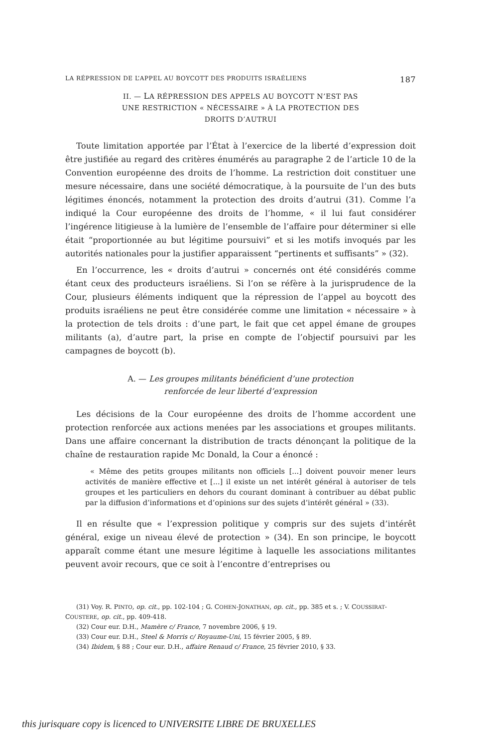LA RÉPRESSION DE L’APPEL AU BOYCOTT DES PRODUITS ISRAÉLIENS 187
II. — LA RÉPRESSION DES APPELS AU BOYCOTT N’EST PAS
UNE RESTRICTION « NÉCESSAIRE » À LA PROTECTION DES
DROITS D’AUTRUI
Toute limitation apportée par l’État à l’exercice de la liberté d’expression doit être justifiée au regard des critères énumérés au paragraphe 2 de l’article 10 de la Convention européenne des droits de l’homme. La restriction doit constituer une mesure nécessaire, dans une société démocratique, à la poursuite de l’un des buts légitimes énoncés, notamment la protection des droits d’autrui (31). Comme l’a indiqué la Cour européenne des droits de l’homme, « il lui faut considérer l’ingérence litigieuse à la lumière de l’ensemble de l’affaire pour déterminer si elle était “proportionnée au but légitime poursuivi” et si les motifs invoqués par les autorités nationales pour la justifier apparaissent “pertinents et suffisants” » (32).
En l’occurrence, les « droits d’autrui » concernés ont été considérés comme étant ceux des producteurs israéliens. Si l’on se réfère à la jurisprudence de la Cour, plusieurs éléments indiquent que la répression de l’appel au boycott des produits israéliens ne peut être considérée comme une limitation « nécessaire » à la protection de tels droits : d’une part, le fait que cet appel émane de groupes militants (a), d’autre part, la prise en compte de l’objectif poursuivi par les campagnes de boycott (b).
A. — Les groupes militants bénéficient d’une protection
renforcée de leur liberté d’expression
Les décisions de la Cour européenne des droits de l’homme accordent une protection renforcée aux actions menées par les associations et groupes militants. Dans une affaire concernant la distribution de tracts dénonçant la politique de la chaîne de restauration rapide Mc Donald, la Cour a énoncé :
« Même des petits groupes militants non officiels [...] doivent pouvoir mener leurs activités de manière effective et [...] il existe un net intérêt général à autoriser de tels groupes et les particuliers en dehors du courant dominant à contribuer au débat public par la diffusion d’informations et d’opinions sur des sujets d’intérêt général » (33).
Il en résulte que « l’expression politique y compris sur des sujets d’intérêt général, exige un niveau élevé de protection » (34). En son principe, le boycott apparaît comme étant une mesure légitime à laquelle les associations militantes peuvent avoir recours, que ce soit à l’encontre d’entreprises ou
(31) Voy. R. PINTO, op. cit., pp. 102-104 ; G. COHEN-JONATHAN, op. cit., pp. 385 et s. ; V. COUSSIRAT-COUSTERE, op. cit., pp. 409-418.
(32) Cour eur. D.H., Mamère c/ France, 7 novembre 2006, § 19.
(33) Cour eur. D.H., Steel & Morris c/ Royaume-Uni, 15 février 2005, § 89.
(34) Ibidem, § 88 ; Cour eur. D.H., affaire Renaud c/ France, 25 février 2010, § 33.
this jurisquare copy is licenced to UNIVERSITE LIBRE DE BRUXELLES